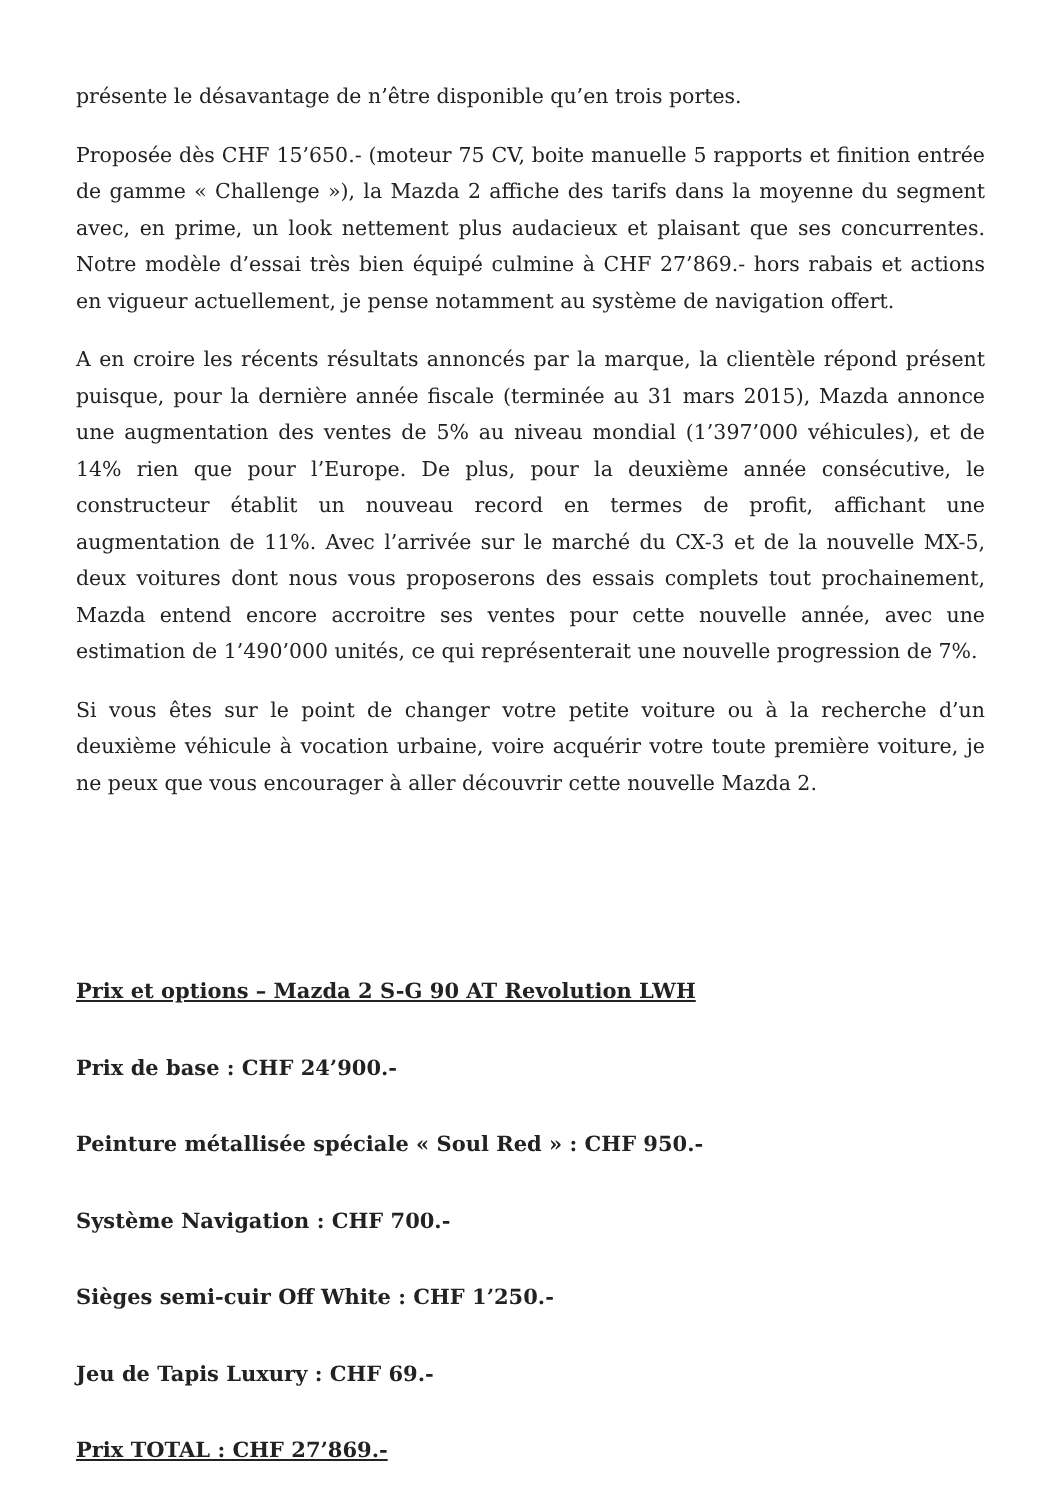présente le désavantage de n’être disponible qu’en trois portes.
Proposée dès CHF 15’650.- (moteur 75 CV, boite manuelle 5 rapports et finition entrée de gamme « Challenge »), la Mazda 2 affiche des tarifs dans la moyenne du segment avec, en prime, un look nettement plus audacieux et plaisant que ses concurrentes. Notre modèle d’essai très bien équipé culmine à CHF 27’869.- hors rabais et actions en vigueur actuellement, je pense notamment au système de navigation offert.
A en croire les récents résultats annoncés par la marque, la clientèle répond présent puisque, pour la dernière année fiscale (terminée au 31 mars 2015), Mazda annonce une augmentation des ventes de 5% au niveau mondial (1’397’000 véhicules), et de 14% rien que pour l’Europe. De plus, pour la deuxième année consécutive, le constructeur établit un nouveau record en termes de profit, affichant une augmentation de 11%. Avec l’arrivée sur le marché du CX-3 et de la nouvelle MX-5, deux voitures dont nous vous proposerons des essais complets tout prochainement, Mazda entend encore accroitre ses ventes pour cette nouvelle année, avec une estimation de 1’490’000 unités, ce qui représenterait une nouvelle progression de 7%.
Si vous êtes sur le point de changer votre petite voiture ou à la recherche d’un deuxième véhicule à vocation urbaine, voire acquérir votre toute première voiture, je ne peux que vous encourager à aller découvrir cette nouvelle Mazda 2.
Prix et options – Mazda 2 S-G 90 AT Revolution LWH
Prix de base : CHF 24’900.-
Peinture métallisée spéciale « Soul Red » : CHF 950.-
Système Navigation : CHF 700.-
Sièges semi-cuir Off White : CHF 1’250.-
Jeu de Tapis Luxury : CHF 69.-
Prix TOTAL : CHF 27’869.-